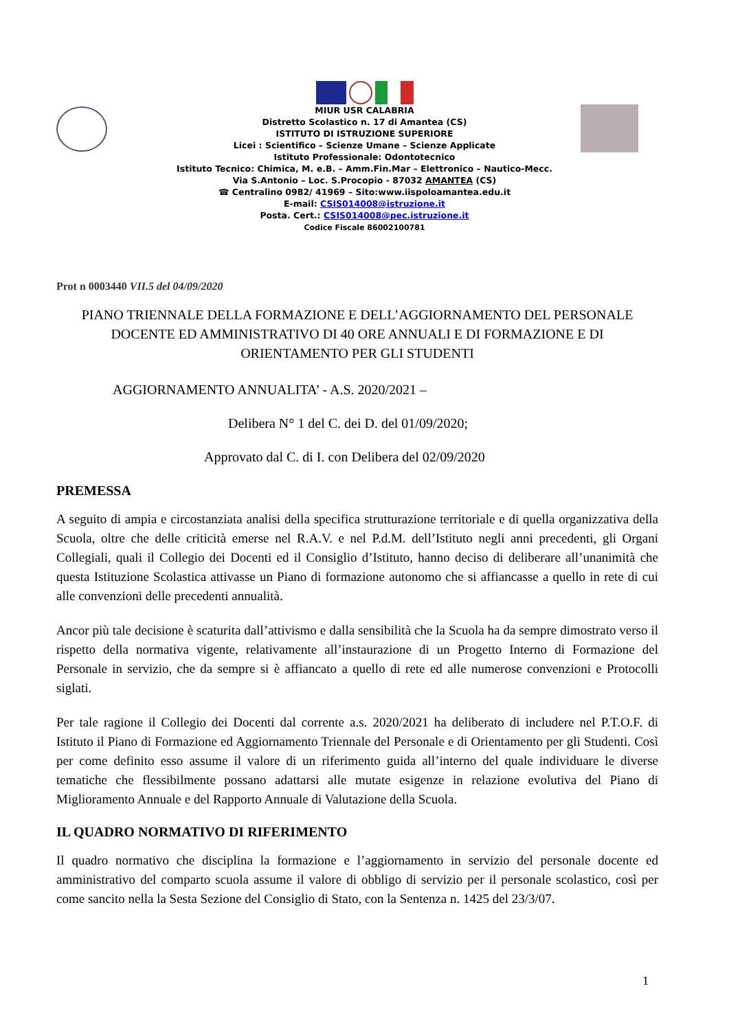MIUR USR CALABRIA
Distretto Scolastico n. 17 di Amantea (CS)
ISTITUTO DI ISTRUZIONE SUPERIORE
Licei : Scientifico – Scienze Umane – Scienze Applicate
Istituto Professionale: Odontotecnico
Istituto Tecnico: Chimica, M. e.B. – Amm.Fin.Mar – Elettronico – Nautico-Mecc.
Via S.Antonio – Loc. S.Procopio - 87032 AMANTEA (CS)
☎ Centralino 0982/ 41969 – Sito:www.iispoloamantea.edu.it
E-mail: CSIS014008@istruzione.it
Posta. Cert.: CSIS014008@pec.istruzione.it
Codice Fiscale 86002100781
Prot n 0003440 VII.5 del 04/09/2020
PIANO TRIENNALE DELLA FORMAZIONE E DELL’AGGIORNAMENTO DEL PERSONALE DOCENTE ED AMMINISTRATIVO DI 40 ORE ANNUALI E DI FORMAZIONE E DI ORIENTAMENTO PER GLI STUDENTI
AGGIORNAMENTO ANNUALITA’ - A.S. 2020/2021 –
Delibera N° 1 del C. dei D. del 01/09/2020;
Approvato dal C. di I. con Delibera del 02/09/2020
PREMESSA
A seguito di ampia e circostanziata analisi della specifica strutturazione territoriale e di quella organizzativa della Scuola, oltre che delle criticità emerse nel R.A.V. e nel P.d.M. dell’Istituto negli anni precedenti, gli Organi Collegiali, quali il Collegio dei Docenti ed il Consiglio d’Istituto, hanno deciso di deliberare all’unanimità che questa Istituzione Scolastica attivasse un Piano di formazione autonomo che si affiancasse a quello in rete di cui alle convenzioni delle precedenti annualità.
Ancor più tale decisione è scaturita dall’attivismo e dalla sensibilità che la Scuola ha da sempre dimostrato verso il rispetto della normativa vigente, relativamente all’instaurazione di un Progetto Interno di Formazione del Personale in servizio, che da sempre si è affiancato a quello di rete ed alle numerose convenzioni e Protocolli siglati.
Per tale ragione il Collegio dei Docenti dal corrente a.s. 2020/2021 ha deliberato di includere nel P.T.O.F. di Istituto il Piano di Formazione ed Aggiornamento Triennale del Personale e di Orientamento per gli Studenti. Così per come definito esso assume il valore di un riferimento guida all’interno del quale individuare le diverse tematiche che flessibilmente possano adattarsi alle mutate esigenze in relazione evolutiva del Piano di Miglioramento Annuale e del Rapporto Annuale di Valutazione della Scuola.
IL QUADRO NORMATIVO DI RIFERIMENTO
Il quadro normativo che disciplina la formazione e l’aggiornamento in servizio del personale docente ed amministrativo del comparto scuola assume il valore di obbligo di servizio per il personale scolastico, così per come sancito nella la Sesta Sezione del Consiglio di Stato, con la Sentenza n. 1425 del 23/3/07.
1